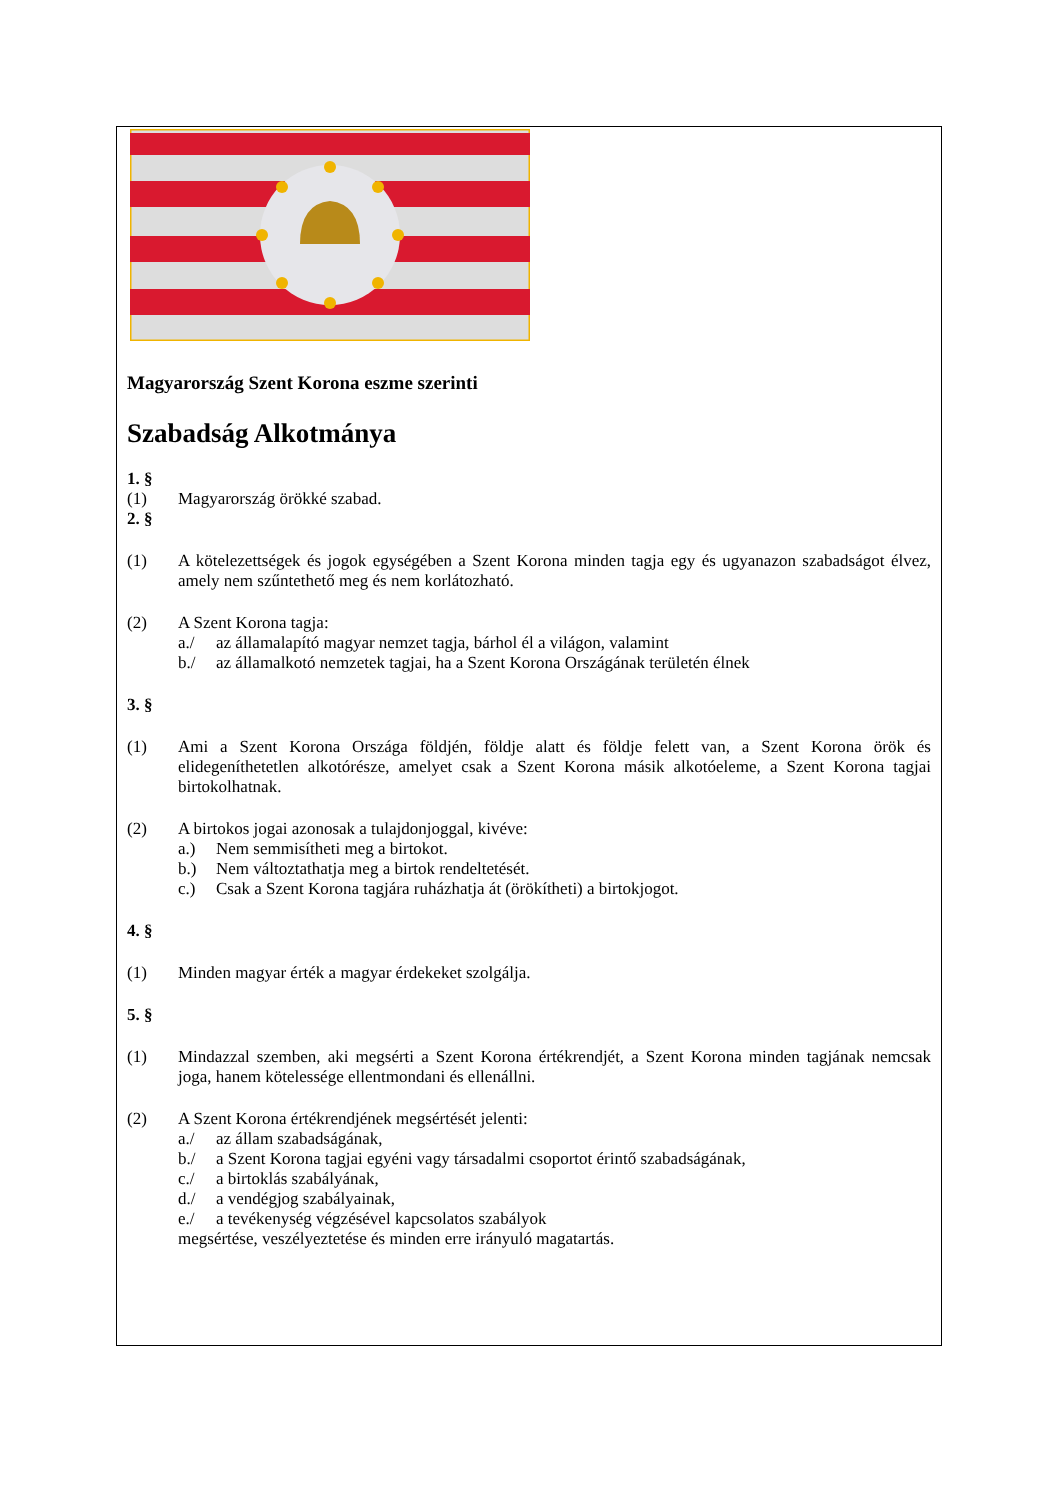Magyarország Szent Korona eszme szerinti
Szabadság Alkotmánya
1. §
(1) Magyarország örökké szabad.
2. §
(1) A kötelezettségek és jogok egységében a Szent Korona minden tagja egy és ugyanazon szabadságot élvez, amely nem szűntethető meg és nem korlátozható.
(2) A Szent Korona tagja:
a./ az államalapító magyar nemzet tagja, bárhol él a világon, valamint
b./ az államalkotó nemzetek tagjai, ha a Szent Korona Országának területén élnek
3. §
(1) Ami a Szent Korona Országa földjén, földje alatt és földje felett van, a Szent Korona örök és elidegeníthetetlen alkotórésze, amelyet csak a Szent Korona másik alkotóeleme, a Szent Korona tagjai birtokolhatnak.
(2) A birtokos jogai azonosak a tulajdonjoggal, kivéve:
a.) Nem semmisítheti meg a birtokot.
b.) Nem változtathatja meg a birtok rendeltetését.
c.) Csak a Szent Korona tagjára ruházhatja át (örökítheti) a birtokjogot.
4. §
(1) Minden magyar érték a magyar érdekeket szolgálja.
5. §
(1) Mindazzal szemben, aki megsérti a Szent Korona értékrendjét, a Szent Korona minden tagjának nemcsak joga, hanem kötelessége ellentmondani és ellenállni.
(2) A Szent Korona értékrendjének megsértését jelenti:
a./ az állam szabadságának,
b./ a Szent Korona tagjai egyéni vagy társadalmi csoportot érintő szabadságának,
c./ a birtoklás szabályának,
d./ a vendégjog szabályainak,
e./ a tevékenység végzésével kapcsolatos szabályok
megsértése, veszélyeztetése és minden erre irányuló magatartás.